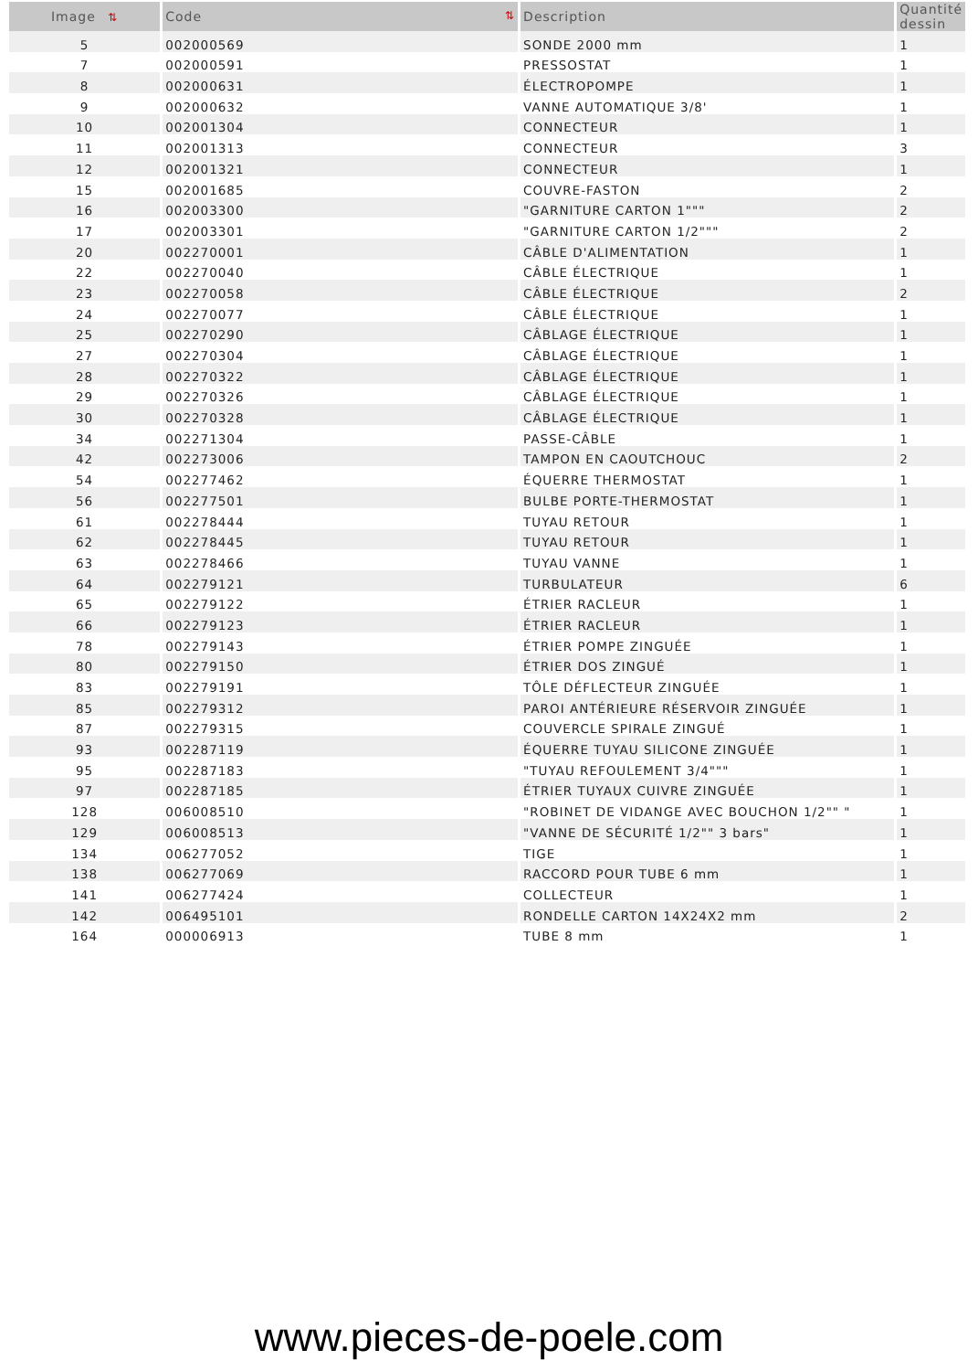| Image ⇅ | Code ⇅ | Description | Quantité dessin |
| --- | --- | --- | --- |
| 5 | 002000569 | SONDE 2000 mm | 1 |
| 7 | 002000591 | PRESSOSTAT | 1 |
| 8 | 002000631 | ÉLECTROPOMPE | 1 |
| 9 | 002000632 | VANNE AUTOMATIQUE 3/8' | 1 |
| 10 | 002001304 | CONNECTEUR | 1 |
| 11 | 002001313 | CONNECTEUR | 3 |
| 12 | 002001321 | CONNECTEUR | 1 |
| 15 | 002001685 | COUVRE-FASTON | 2 |
| 16 | 002003300 | "GARNITURE CARTON 1""" | 2 |
| 17 | 002003301 | "GARNITURE CARTON 1/2""" | 2 |
| 20 | 002270001 | CÂBLE D'ALIMENTATION | 1 |
| 22 | 002270040 | CÂBLE ÉLECTRIQUE | 1 |
| 23 | 002270058 | CÂBLE ÉLECTRIQUE | 2 |
| 24 | 002270077 | CÂBLE ÉLECTRIQUE | 1 |
| 25 | 002270290 | CÂBLAGE ÉLECTRIQUE | 1 |
| 27 | 002270304 | CÂBLAGE ÉLECTRIQUE | 1 |
| 28 | 002270322 | CÂBLAGE ÉLECTRIQUE | 1 |
| 29 | 002270326 | CÂBLAGE ÉLECTRIQUE | 1 |
| 30 | 002270328 | CÂBLAGE ÉLECTRIQUE | 1 |
| 34 | 002271304 | PASSE-CÂBLE | 1 |
| 42 | 002273006 | TAMPON EN CAOUTCHOUC | 2 |
| 54 | 002277462 | ÉQUERRE THERMOSTAT | 1 |
| 56 | 002277501 | BULBE PORTE-THERMOSTAT | 1 |
| 61 | 002278444 | TUYAU RETOUR | 1 |
| 62 | 002278445 | TUYAU RETOUR | 1 |
| 63 | 002278466 | TUYAU VANNE | 1 |
| 64 | 002279121 | TURBULATEUR | 6 |
| 65 | 002279122 | ÉTRIER RACLEUR | 1 |
| 66 | 002279123 | ÉTRIER RACLEUR | 1 |
| 78 | 002279143 | ÉTRIER POMPE ZINGUÉE | 1 |
| 80 | 002279150 | ÉTRIER DOS ZINGUÉ | 1 |
| 83 | 002279191 | TÔLE DÉFLECTEUR ZINGUÉE | 1 |
| 85 | 002279312 | PAROI ANTÉRIEURE RÉSERVOIR ZINGUÉE | 1 |
| 87 | 002279315 | COUVERCLE SPIRALE ZINGUÉ | 1 |
| 93 | 002287119 | ÉQUERRE TUYAU SILICONE ZINGUÉE | 1 |
| 95 | 002287183 | "TUYAU REFOULEMENT 3/4""" | 1 |
| 97 | 002287185 | ÉTRIER TUYAUX CUIVRE ZINGUÉE | 1 |
| 128 | 006008510 | "ROBINET DE VIDANGE AVEC BOUCHON 1/2"" " | 1 |
| 129 | 006008513 | "VANNE DE SÉCURITÉ 1/2"" 3 bars" | 1 |
| 134 | 006277052 | TIGE | 1 |
| 138 | 006277069 | RACCORD POUR TUBE 6 mm | 1 |
| 141 | 006277424 | COLLECTEUR | 1 |
| 142 | 006495101 | RONDELLE CARTON 14X24X2 mm | 2 |
| 164 | 000006913 | TUBE 8 mm | 1 |
www.pieces-de-poele.com